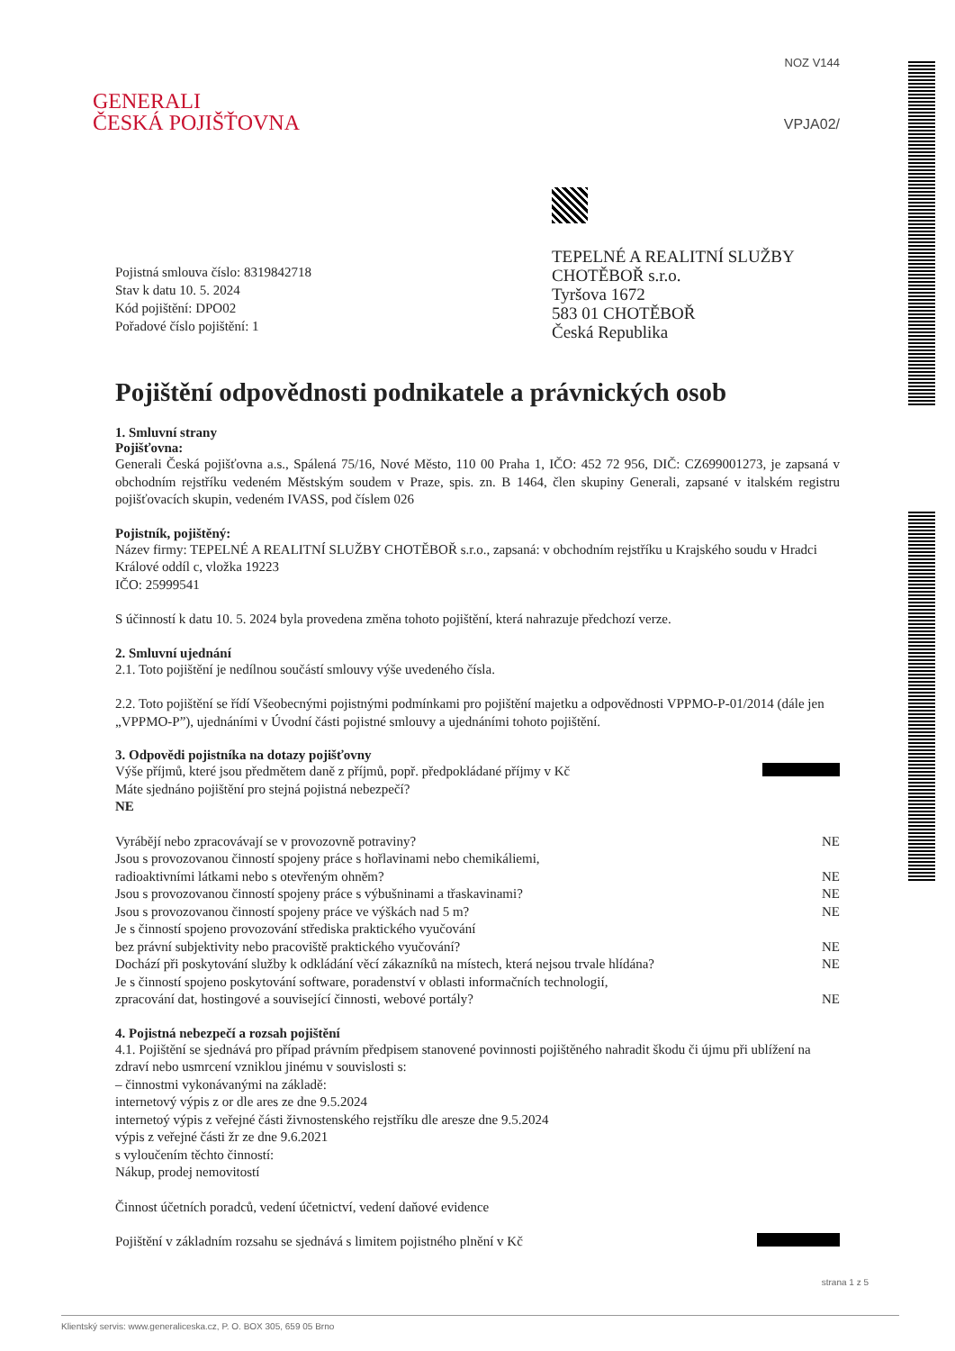GENERALI
ČESKÁ POJIŠŤOVNA
NOZ V144
VPJA02/
Pojistná smlouva číslo: 8319842718
Stav k datu 10. 5. 2024
Kód pojištění: DPO02
Pořadové číslo pojištění: 1
TEPELNÉ A REALITNÍ SLUŽBY
CHOTĚBOŘ s.r.o.
Tyršova 1672
583 01 CHOTĚBOŘ
Česká Republika
Pojištění odpovědnosti podnikatele a právnických osob
1. Smluvní strany
Pojišťovna:
Generali Česká pojišťovna a.s., Spálená 75/16, Nové Město, 110 00 Praha 1, IČO: 452 72 956, DIČ: CZ699001273, je zapsaná v obchodním rejstříku vedeném Městským soudem v Praze, spis. zn. B 1464, člen skupiny Generali, zapsané v italském registru pojišťovacích skupin, vedeném IVASS, pod číslem 026
Pojistník, pojištěný:
Název firmy: TEPELNÉ A REALITNÍ SLUŽBY CHOTĚBOŘ s.r.o., zapsaná: v obchodním rejstříku u Krajského soudu v Hradci Králové oddíl c, vložka 19223
IČO: 25999541
S účinností k datu 10. 5. 2024 byla provedena změna tohoto pojištění, která nahrazuje předchozí verze.
2. Smluvní ujednání
2.1. Toto pojištění je nedílnou součástí smlouvy výše uvedeného čísla.
2.2. Toto pojištění se řídí Všeobecnými pojistnými podmínkami pro pojištění majetku a odpovědnosti VPPMO-P-01/2014 (dále jen „VPPMO-P”), ujednáními v Úvodní části pojistné smlouvy a ujednáními tohoto pojištění.
3. Odpovědi pojistníka na dotazy pojišťovny
Výše příjmů, které jsou předmětem daně z příjmů, popř. předpokládané příjmy v Kč
Máte sjednáno pojištění pro stejná pojistná nebezpečí?
NE
Vyrábějí nebo zpracovávají se v provozovně potraviny? NE
Jsou s provozovanou činností spojeny práce s hořlavinami nebo chemikáliemi,
radioaktivními látkami nebo s otevřeným ohněm? NE
Jsou s provozovanou činností spojeny práce s výbušninami a třaskavinami? NE
Jsou s provozovanou činností spojeny práce ve výškách nad 5 m? NE
Je s činností spojeno provozování střediska praktického vyučování
bez právní subjektivity nebo pracoviště praktického vyučování? NE
Dochází při poskytování služby k odkládání věcí zákazníků na místech, která nejsou trvale hlídána? NE
Je s činností spojeno poskytování software, poradenství v oblasti informačních technologií,
zpracování dat, hostingové a související činnosti, webové portály? NE
4. Pojistná nebezpečí a rozsah pojištění
4.1. Pojištění se sjednává pro případ právním předpisem stanovené povinnosti pojištěného nahradit škodu či újmu při ublížení na zdraví nebo usmrcení vzniklou jinému v souvislosti s:
– činnostmi vykonávanými na základě:
internetový výpis z or dle ares ze dne 9.5.2024
internetoý výpis z veřejné části živnostenského rejstříku dle aresze dne 9.5.2024
výpis z veřejné části žr ze dne 9.6.2021
s vyloučením těchto činností:
Nákup, prodej nemovitostí
Činnost účetních poradců, vedení účetnictví, vedení daňové evidence
Pojištění v základním rozsahu se sjednává s limitem pojistného plnění v Kč
strana 1 z 5
Klientský servis: www.generaliceska.cz, P. O. BOX 305, 659 05 Brno